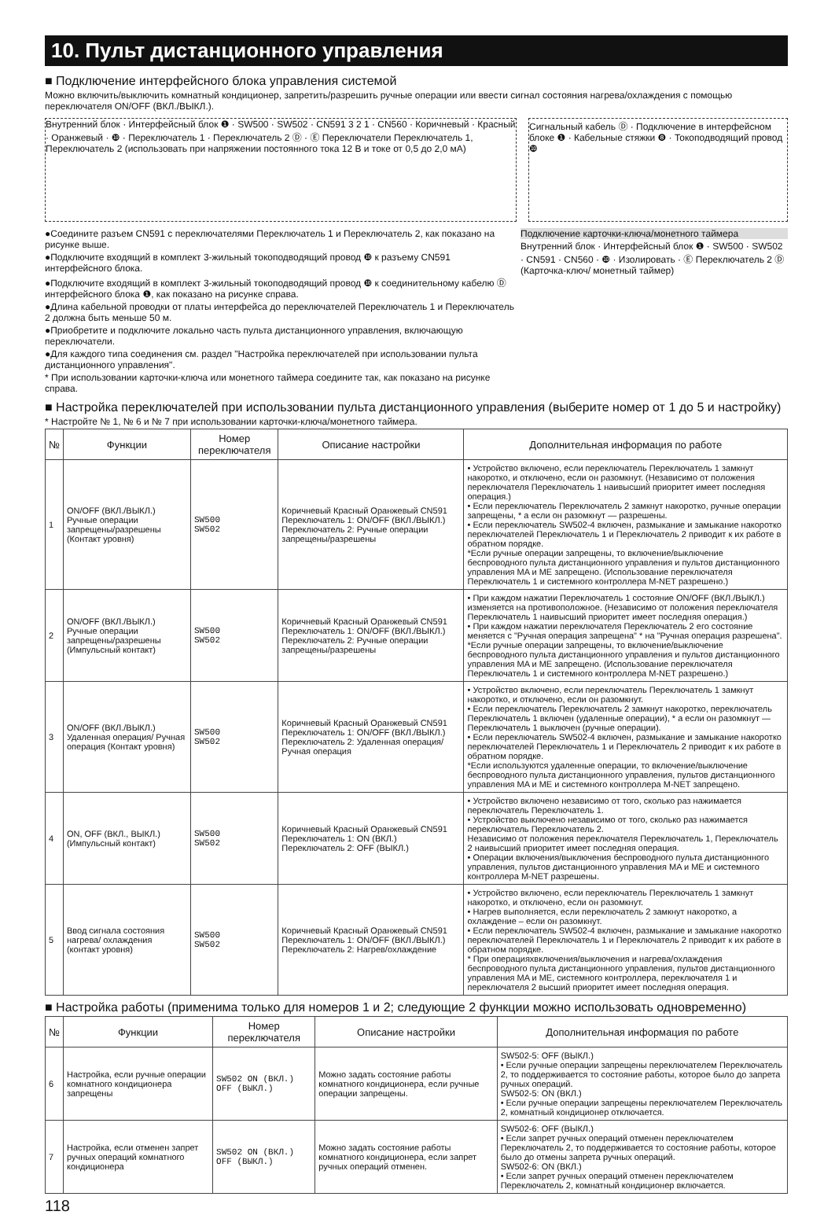10. Пульт дистанционного управления
■ Подключение интерфейсного блока управления системой
Можно включить/выключить комнатный кондиционер, запретить/разрешить ручные операции или ввести сигнал состояния нагрева/охлаждения с помощью переключателя ON/OFF (ВКЛ./ВЫКЛ.).
Внутренний блок · Интерфейсный блок ❶ · SW500 · SW502 · CN591 3 2 1 · CN560 · Коричневый · Красный · Оранжевый · ❿ · Переключатель 1 · Переключатель 2 Ⓓ · Ⓔ Переключатели Переключатель 1, Переключатель 2 (использовать при напряжении постоянного тока 12 В и токе от 0,5 до 2,0 мА)
Сигнальный кабель Ⓓ · Подключение в интерфейсном блоке ❶ · Кабельные стяжки ❽ · Токоподводящий провод ❿
●Соедините разъем CN591 с переключателями Переключатель 1 и Переключатель 2, как показано на рисунке выше.
●Подключите входящий в комплект 3-жильный токоподводящий провод ❿ к разъему CN591 интерфейсного блока.
●Подключите входящий в комплект 3-жильный токоподводящий провод ❿ к соединительному кабелю Ⓓ интерфейсного блока ❶, как показано на рисунке справа.
●Длина кабельной проводки от платы интерфейса до переключателей Переключатель 1 и Переключатель 2 должна быть меньше 50 м.
●Приобретите и подключите локально часть пульта дистанционного управления, включающую переключатели.
●Для каждого типа соединения см. раздел "Настройка переключателей при использовании пульта дистанционного управления".
* При использовании карточки-ключа или монетного таймера соедините так, как показано на рисунке справа.
Подключение карточки-ключа/монетного таймера
Внутренний блок · Интерфейсный блок ❶ · SW500 · SW502 · CN591 · CN560 · ❿ · Изолировать · Ⓔ Переключатель 2 Ⓓ (Карточка-ключ/ монетный таймер)
■ Настройка переключателей при использовании пульта дистанционного управления (выберите номер от 1 до 5 и настройку)
* Настройте № 1, № 6 и № 7 при использовании карточки-ключа/монетного таймера.
| № | Функции | Номер переключателя | Описание настройки | Дополнительная информация по работе |
| --- | --- | --- | --- | --- |
| 1 | ON/OFF (ВКЛ./ВЫКЛ.) Ручные операции запрещены/разрешены (Контакт уровня) | SW500 SW502 | Коричневый Красный Оранжевый CN591 Переключатель 1: ON/OFF (ВКЛ./ВЫКЛ.) Переключатель 2: Ручные операции запрещены/разрешены | • Устройство включено, если переключатель Переключатель 1 замкнут накоротко, и отключено, если он разомкнут. (Независимо от положения переключателя Переключатель 1 наивысший приоритет имеет последняя операция.) • Если переключатель Переключатель 2 замкнут накоротко, ручные операции запрещены, * а если он разомкнут — разрешены. • Если переключатель SW502-4 включен, размыкание и замыкание накоротко переключателей Переключатель 1 и Переключатель 2 приводит к их работе в обратном порядке. *Если ручные операции запрещены, то включение/выключение беспроводного пульта дистанционного управления и пультов дистанционного управления MA и ME запрещено. (Использование переключателя Переключатель 1 и системного контроллера M-NET разрешено.) |
| 2 | ON/OFF (ВКЛ./ВЫКЛ.) Ручные операции запрещены/разрешены (Импульсный контакт) | SW500 SW502 | Коричневый Красный Оранжевый CN591 Переключатель 1: ON/OFF (ВКЛ./ВЫКЛ.) Переключатель 2: Ручные операции запрещены/разрешены | • При каждом нажатии Переключатель 1 состояние ON/OFF (ВКЛ./ВЫКЛ.) изменяется на противоположное. (Независимо от положения переключателя Переключатель 1 наивысший приоритет имеет последняя операция.) • При каждом нажатии переключателя Переключатель 2 его состояние меняется с "Ручная операция запрещена" * на "Ручная операция разрешена". *Если ручные операции запрещены, то включение/выключение беспроводного пульта дистанционного управления и пультов дистанционного управления MA и ME запрещено. (Использование переключателя Переключатель 1 и системного контроллера M-NET разрешено.) |
| 3 | ON/OFF (ВКЛ./ВЫКЛ.) Удаленная операция/ Ручная операция (Контакт уровня) | SW500 SW502 | Коричневый Красный Оранжевый CN591 Переключатель 1: ON/OFF (ВКЛ./ВЫКЛ.) Переключатель 2: Удаленная операция/ Ручная операция | • Устройство включено, если переключатель Переключатель 1 замкнут накоротко, и отключено, если он разомкнут. • Если переключатель Переключатель 2 замкнут накоротко, переключатель Переключатель 1 включен (удаленные операции), * а если он разомкнут — Переключатель 1 выключен (ручные операции). • Если переключатель SW502-4 включен, размыкание и замыкание накоротко переключателей Переключатель 1 и Переключатель 2 приводит к их работе в обратном порядке. *Если используются удаленные операции, то включение/выключение беспроводного пульта дистанционного управления, пультов дистанционного управления MA и ME и системного контроллера M-NET запрещено. |
| 4 | ON, OFF (ВКЛ., ВЫКЛ.) (Импульсный контакт) | SW500 SW502 | Коричневый Красный Оранжевый CN591 Переключатель 1: ON (ВКЛ.) Переключатель 2: OFF (ВЫКЛ.) | • Устройство включено независимо от того, сколько раз нажимается переключатель Переключатель 1. • Устройство выключено независимо от того, сколько раз нажимается переключатель Переключатель 2. Независимо от положения переключателя Переключатель 1, Переключатель 2 наивысший приоритет имеет последняя операция. • Операции включения/выключения беспроводного пульта дистанционного управления, пультов дистанционного управления MA и ME и системного контроллера M-NET разрешены. |
| 5 | Ввод сигнала состояния нагрева/ охлаждения (контакт уровня) | SW500 SW502 | Коричневый Красный Оранжевый CN591 Переключатель 1: ON/OFF (ВКЛ./ВЫКЛ.) Переключатель 2: Нагрев/охлаждение | • Устройство включено, если переключатель Переключатель 1 замкнут накоротко, и отключено, если он разомкнут. • Нагрев выполняется, если переключатель 2 замкнут накоротко, а охлаждение – если он разомкнут. • Если переключатель SW502-4 включен, размыкание и замыкание накоротко переключателей Переключатель 1 и Переключатель 2 приводит к их работе в обратном порядке. * При операцияхвключения/выключения и нагрева/охлаждения беспроводного пульта дистанционного управления, пультов дистанционного управления MA и ME, системного контроллера, переключателя 1 и переключателя 2 высший приоритет имеет последняя операция. |
■ Настройка работы (применима только для номеров 1 и 2; следующие 2 функции можно использовать одновременно)
| № | Функции | Номер переключателя | Описание настройки | Дополнительная информация по работе |
| --- | --- | --- | --- | --- |
| 6 | Настройка, если ручные операции комнатного кондиционера запрещены | SW502 ON (ВКЛ.) OFF (ВЫКЛ.) | Можно задать состояние работы комнатного кондиционера, если ручные операции запрещены. | SW502-5: OFF (ВЫКЛ.) • Если ручные операции запрещены переключателем Переключатель 2, то поддерживается то состояние работы, которое было до запрета ручных операций. SW502-5: ON (ВКЛ.) • Если ручные операции запрещены переключателем Переключатель 2, комнатный кондиционер отключается. |
| 7 | Настройка, если отменен запрет ручных операций комнатного кондиционера | SW502 ON (ВКЛ.) OFF (ВЫКЛ.) | Можно задать состояние работы комнатного кондиционера, если запрет ручных операций отменен. | SW502-6: OFF (ВЫКЛ.) • Если запрет ручных операций отменен переключателем Переключатель 2, то поддерживается то состояние работы, которое было до отмены запрета ручных операций. SW502-6: ON (ВКЛ.) • Если запрет ручных операций отменен переключателем Переключатель 2, комнатный кондиционер включается. |
118